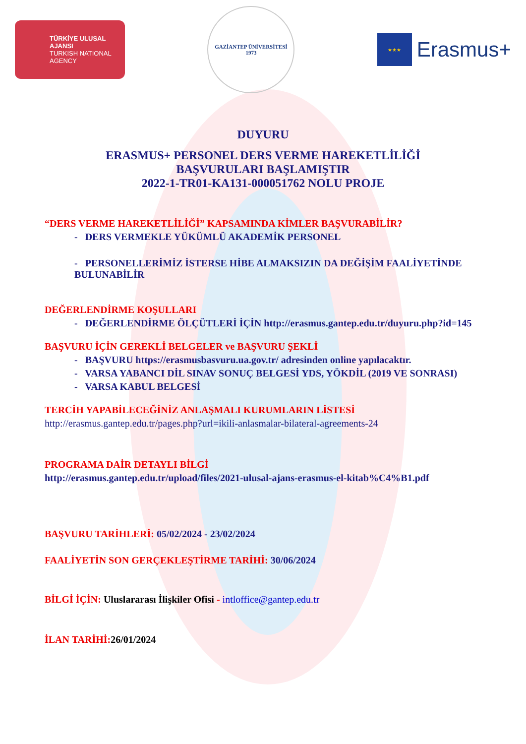TÜRKİYE ULUSAL AJANSI
TURKISH NATIONAL AGENCY
GAZİANTEP ÜNİVERSİTESİ
1973
★★★
Erasmus+
DUYURU
ERASMUS+ PERSONEL DERS VERME HAREKETLİLİĞİ
BAŞVURULARI BAŞLAMIŞTIR
2022-1-TR01-KA131-000051762 NOLU PROJE
“DERS VERME HAREKETLİLİĞİ” KAPSAMINDA KİMLER BAŞVURABİLİR?
- DERS VERMEKLE YÜKÜMLÜ AKADEMİK PERSONEL
- PERSONELLERİMİZ İSTERSE HİBE ALMAKSIZIN DA DEĞİŞİM FAALİYETİNDE BULUNABİLİR
DEĞERLENDİRME KOŞULLARI
- DEĞERLENDİRME ÖLÇÜTLERİ İÇİN http://erasmus.gantep.edu.tr/duyuru.php?id=145
BAŞVURU İÇİN GEREKLİ BELGELER ve BAŞVURU ŞEKLİ
- BAŞVURU https://erasmusbasvuru.ua.gov.tr/ adresinden online yapılacaktır.
- VARSA YABANCI DİL SINAV SONUÇ BELGESİ YDS, YÖKDİL (2019 VE SONRASI)
- VARSA KABUL BELGESİ
TERCİH YAPABİLECEĞİNİZ ANLAŞMALI KURUMLARIN LİSTESİ
http://erasmus.gantep.edu.tr/pages.php?url=ikili-anlasmalar-bilateral-agreements-24
PROGRAMA DAİR DETAYLI BİLGİ
http://erasmus.gantep.edu.tr/upload/files/2021-ulusal-ajans-erasmus-el-kitab%C4%B1.pdf
BAŞVURU TARİHLERİ: 05/02/2024 - 23/02/2024
FAALİYETİN SON GERÇEKLEŞTİRME TARİHİ: 30/06/2024
BİLGİ İÇİN: Uluslararası İlişkiler Ofisi - intloffice@gantep.edu.tr
İLAN TARİHİ: 26/01/2024